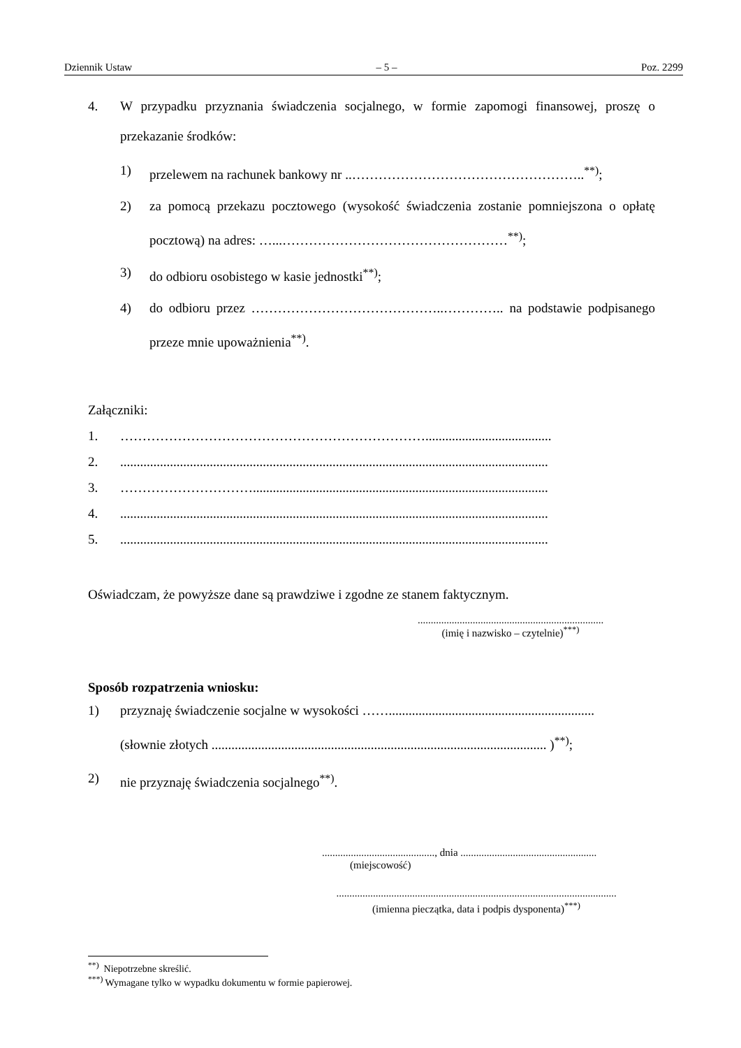Dziennik Ustaw – 5 – Poz. 2299
4. W przypadku przyznania świadczenia socjalnego, w formie zapomogi finansowej, proszę o przekazanie środków:
1) przelewem na rachunek bankowy nr ..……………………………………………..<sup>**)</sup>;
2) za pomocą przekazu pocztowego (wysokość świadczenia zostanie pomniejszona o opłatę pocztową) na adres: …...……………………………………………<sup>**)</sup>;
3) do odbioru osobistego w kasie jednostki<sup>**)</sup>;
4) do odbioru przez ……………………………………..………….. na podstawie podpisanego przeze mnie upoważnienia<sup>**)</sup>.
Załączniki:
1. ……………………………………………………………......................................
2. .................................................................................................................................
3. ………………………….........................................................................................
4. .................................................................................................................................
5. .................................................................................................................................
Oświadczam, że powyższe dane są prawdziwe i zgodne ze stanem faktycznym.
.......................................................................
(imię i nazwisko – czytelnie)<sup>***)</sup>
Sposób rozpatrzenia wniosku:
1) przyznaję świadczenie socjalne w wysokości ……..............................................................
(słownie złotych ..................................................................................................... )<sup>**)</sup>;
2) nie przyznaję świadczenia socjalnego<sup>**)</sup>.
..........................................., dnia ....................................................
(miejscowość)
...........................................................................................................
(imienna pieczątka, data i podpis dysponenta)<sup>***)</sup>
<sup>**)</sup> Niepotrzebne skreślić.
<sup>***)</sup> Wymagane tylko w wypadku dokumentu w formie papierowej.